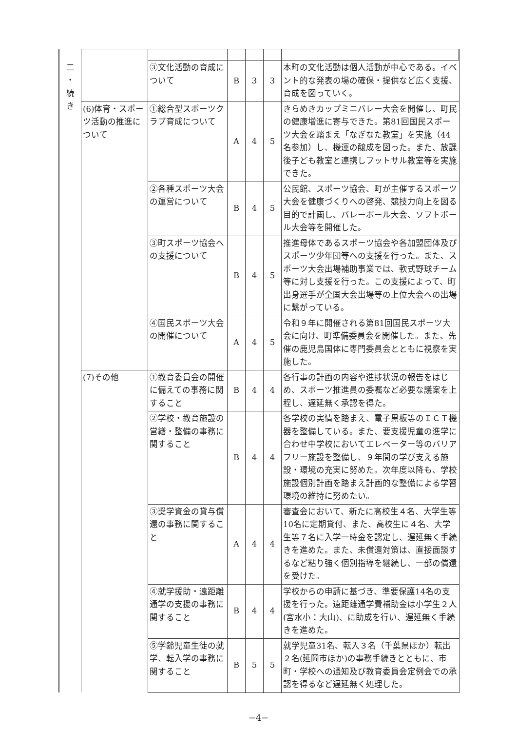| 二 ・ 続 き | | | | | | |
| | | ③文化活動の育成について | B | 3 | 3 | 本町の文化活動は個人活動が中心である。イベント的な発表の場の確保・提供など広く支援、育成を図っていく。 |
| | (6)体育・スポーツ活動の推進について | ①総合型スポーツクラブ育成について | A | 4 | 5 | きらめきカップミニバレー大会を開催し、町民の健康増進に寄与できた。第81回国民スポーツ大会を踏まえ「なぎなた教室」を実施（44名参加）し、機運の醸成を図った。また、放課後子ども教室と連携しフットサル教室等を実施できた。 |
| | | ②各種スポーツ大会の運営について | B | 4 | 5 | 公民館、スポーツ協会、町が主催するスポーツ大会を健康づくりへの啓発、競技力向上を図る目的で計画し、バレーボール大会、ソフトボール大会等を開催した。 |
| | | ③町スポーツ協会への支援について | B | 4 | 5 | 推進母体であるスポーツ協会や各加盟団体及びスポーツ少年団等への支援を行った。また、スポーツ大会出場補助事業では、軟式野球チーム等に対し支援を行った。この支援によって、町出身選手が全国大会出場等の上位大会への出場に繋がっている。 |
| | | ④国民スポーツ大会の開催について | A | 4 | 5 | 令和９年に開催される第81回国民スポーツ大会に向け、町準備委員会を開催した。また、先催の鹿児島国体に専門委員会とともに視察を実施した。 |
| | (7)その他 | ①教育委員会の開催に備えての事務に関すること | B | 4 | 4 | 各行事の計画の内容や進捗状況の報告をはじめ、スポーツ推進員の委嘱など必要な議案を上程し、遅延無く承認を得た。 |
| | | ②学校・教育施設の営繕・整備の事務に関すること | B | 4 | 4 | 各学校の実情を踏まえ、電子黒板等のＩＣＴ機器を整備している。また、要支援児童の進学に合わせ中学校においてエレベーター等のバリアフリー施設を整備し、９年間の学び支える施設・環境の充実に努めた。次年度以降も、学校施設個別計画を踏まえ計画的な整備による学習環境の維持に努めたい。 |
| | | ③奨学資金の貸与償還の事務に関すること | A | 4 | 4 | 審査会において、新たに高校生４名、大学生等10名に定期貸付、また、高校生に４名、大学生等７名に入学一時金を認定し、遅延無く手続きを進めた。また、未償還対策は、直接面談するなど粘り強く個別指導を継続し、一部の償還を受けた。 |
| | | ④就学援助・遠距離通学の支援の事務に関すること | B | 4 | 4 | 学校からの申請に基づき、準要保護14名の支援を行った。遠距離通学費補助金は小学生２人(宮水小：大山)、に助成を行い、遅延無く手続きを進めた。 |
| | | ⑤学齢児童生徒の就学、転入学の事務に関すること | B | 5 | 5 | 就学児童31名、転入３名（千葉県ほか）転出２名(延岡市ほか)の事務手続きとともに、市町・学校への通知及び教育委員会定例会での承認を得るなど遅延無く処理した。 |
−4−